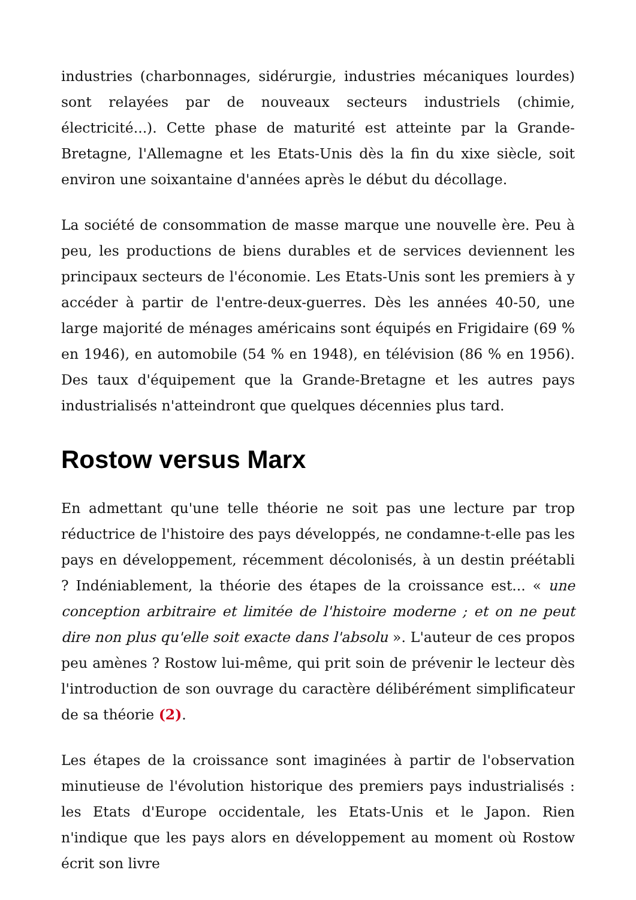industries (charbonnages, sidérurgie, industries mécaniques lourdes) sont relayées par de nouveaux secteurs industriels (chimie, électricité...). Cette phase de maturité est atteinte par la Grande-Bretagne, l'Allemagne et les Etats-Unis dès la fin du xixe siècle, soit environ une soixantaine d'années après le début du décollage.
La société de consommation de masse marque une nouvelle ère. Peu à peu, les productions de biens durables et de services deviennent les principaux secteurs de l'économie. Les Etats-Unis sont les premiers à y accéder à partir de l'entre-deux-guerres. Dès les années 40-50, une large majorité de ménages américains sont équipés en Frigidaire (69 % en 1946), en automobile (54 % en 1948), en télévision (86 % en 1956). Des taux d'équipement que la Grande-Bretagne et les autres pays industrialisés n'atteindront que quelques décennies plus tard.
Rostow versus Marx
En admettant qu'une telle théorie ne soit pas une lecture par trop réductrice de l'histoire des pays développés, ne condamne-t-elle pas les pays en développement, récemment décolonisés, à un destin préétabli ? Indéniablement, la théorie des étapes de la croissance est... « une conception arbitraire et limitée de l'histoire moderne ; et on ne peut dire non plus qu'elle soit exacte dans l'absolu ». L'auteur de ces propos peu amènes ? Rostow lui-même, qui prit soin de prévenir le lecteur dès l'introduction de son ouvrage du caractère délibérément simplificateur de sa théorie (2).
Les étapes de la croissance sont imaginées à partir de l'observation minutieuse de l'évolution historique des premiers pays industrialisés : les Etats d'Europe occidentale, les Etats-Unis et le Japon. Rien n'indique que les pays alors en développement au moment où Rostow écrit son livre